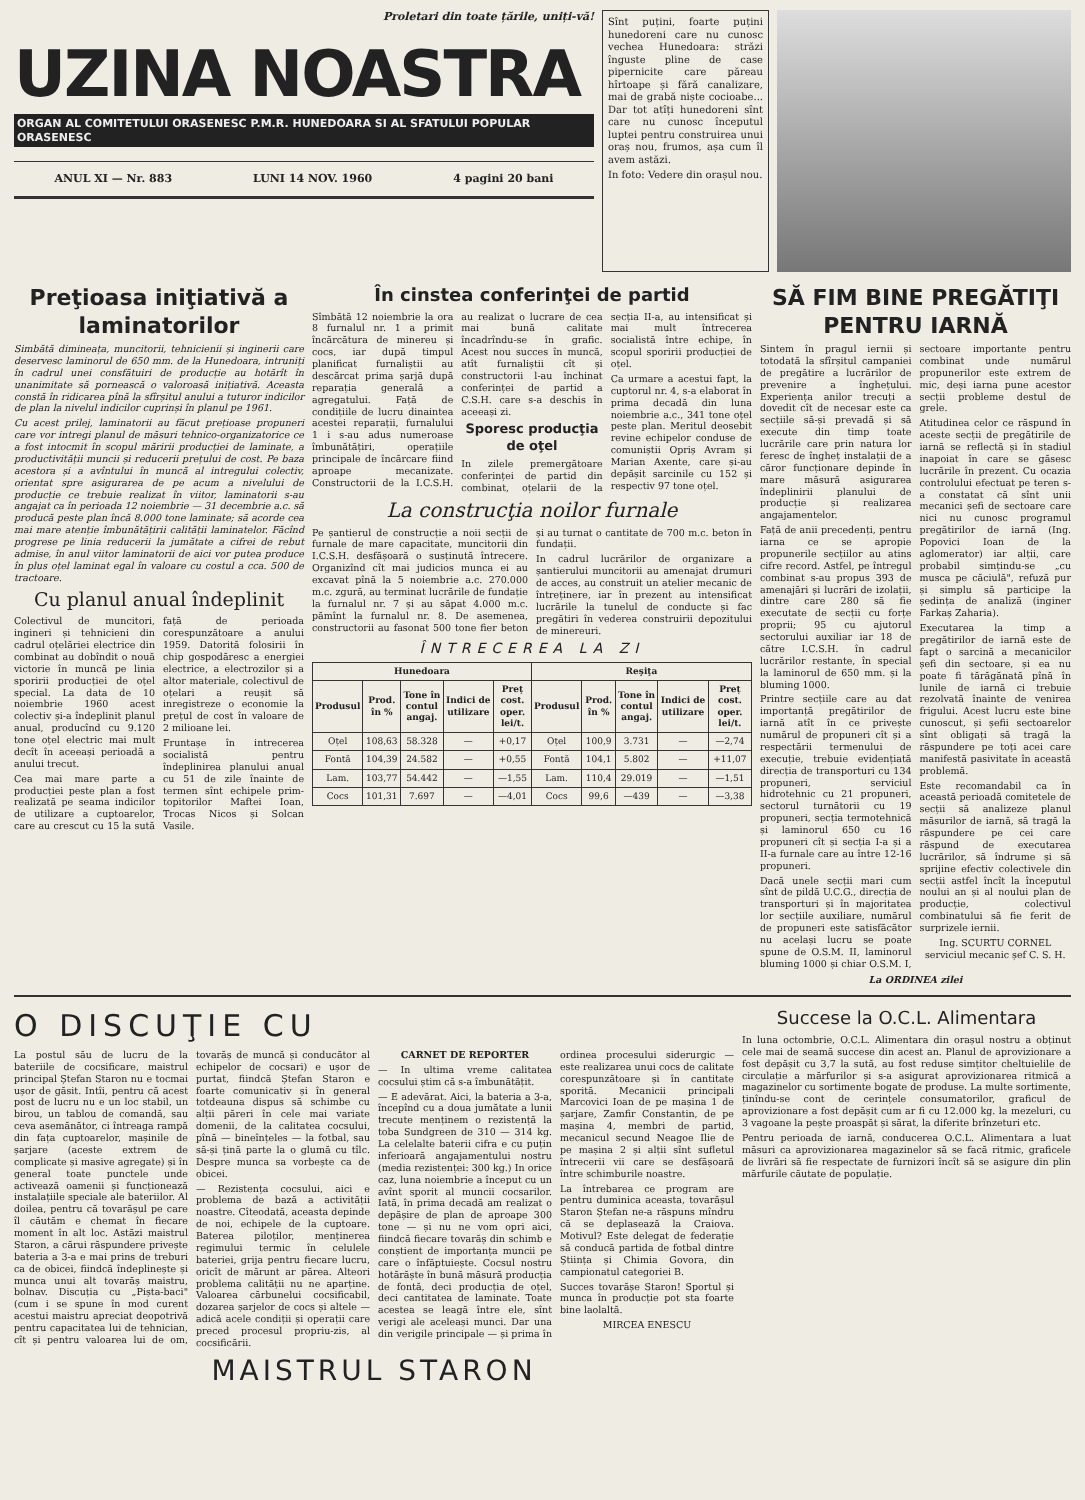Proletari din toate țările, uniți-vă!
UZINA NOASTRA
ORGAN AL COMITETULUI ORASENESC P.M.R. HUNEDOARA SI AL SFATULUI POPULAR ORASENESC
ANUL XI — Nr. 883 LUNI 14 NOV. 1960 4 pagini 20 bani
Sînt puțini, foarte puțini hunedoreni care nu cunosc vechea Hunedoara: străzi înguste pline de case pipernicite care păreau hîrtoape și fără canalizare, mai de grabă niște cocioabe... Dar tot atîți hunedoreni sînt care nu cunosc începutul luptei pentru construirea unui oraș nou, frumos, așa cum îl avem astăzi.
In foto: Vedere din orașul nou.
Preţioasa iniţiativă a laminatorilor
Simbătă dimineața, muncitorii, tehnicienii și inginerii care deservesc laminorul de 650 mm. de la Hunedoara, intruniți în cadrul unei consfătuiri de producție au hotărît în unanimitate să pornească o valoroasă inițiativă. Aceasta constă în ridicarea pînă la sfîrșitul anului a tuturor indicilor de plan la nivelul indicilor cuprinși în planul pe 1961.
Cu acest prilej, laminatorii au făcut prețioase propuneri care vor intregi planul de măsuri tehnico-organizatorice ce a fost intocmit în scopul măririi producției de laminate, a productivității muncii și reducerii prețului de cost. Pe baza acestora și a avîntului în muncă al intregului colectiv, orientat spre asigurarea de pe acum a nivelului de producție ce trebuie realizat în viitor, laminatorii s-au angajat ca în perioada 12 noiembrie — 31 decembrie a.c. să producă peste plan încă 8.000 tone laminate; să acorde cea mai mare atenție îmbunătățirii calității laminatelor. Făcînd progrese pe linia reducerii la jumătate a cifrei de rebut admise, în anul viitor laminatorii de aici vor putea produce în plus oțel laminat egal în valoare cu costul a cca. 500 de tractoare.
Cu planul anual îndeplinit
Colectivul de muncitori, ingineri și tehnicieni din cadrul oțelăriei electrice din combinat au dobîndit o nouă victorie în muncă pe linia sporirii producției de oțel special. La data de 10 noiembrie 1960 acest colectiv și-a îndeplinit planul anual, producînd cu 9.120 tone oțel electric mai mult decît în aceeași perioadă a anului trecut.
Cea mai mare parte a producției peste plan a fost realizată pe seama indicilor de utilizare a cuptoarelor, care au crescut cu 15 la sută față de perioada corespunzătoare a anului 1959. Datorită folosirii în chip gospodăresc a energiei electrice, a electrozilor și a altor materiale, colectivul de oțelari a reușit să inregistreze o economie la prețul de cost în valoare de 2 milioane lei.
Fruntașe în intrecerea socialistă pentru îndeplinirea planului anual cu 51 de zile înainte de termen sînt echipele prim-topitorilor Maftei Ioan, Trocas Nicos și Solcan Vasile.
În cinstea conferinţei de partid
Sîmbătă 12 noiembrie la ora 8 furnalul nr. 1 a primit încărcătura de minereu și cocs, iar după timpul planificat furnaliștii au descărcat prima șarjă după reparația generală a agregatului. Față de condițiile de lucru dinaintea acestei reparații, furnalului 1 i s-au adus numeroase îmbunătățiri, operațiile principale de încărcare fiind aproape mecanizate. Constructorii de la I.C.S.H. au realizat o lucrare de cea mai bună calitate încadrîndu-se în grafic. Acest nou succes în muncă, atît furnaliștii cît și constructorii l-au închinat conferinței de partid a C.S.H. care s-a deschis în aceeași zi.
Sporesc producţia de oţel
In zilele premergătoare conferinței de partid din combinat, oțelarii de la secția II-a, au intensificat și mai mult întrecerea socialistă între echipe, în scopul sporirii producției de oțel.
Ca urmare a acestui fapt, la cuptorul nr. 4, s-a elaborat în prima decadă din luna noiembrie a.c., 341 tone oțel peste plan. Meritul deosebit revine echipelor conduse de comuniștii Opriș Avram și Marian Axente, care și-au depășit sarcinile cu 152 și respectiv 97 tone oțel.
La construcţia noilor furnale
Pe șantierul de construcție a noii secții de furnale de mare capacitate, muncitorii din I.C.S.H. desfășoară o susținută întrecere. Organizînd cît mai judicios munca ei au excavat pînă la 5 noiembrie a.c. 270.000 m.c. zgură, au terminat lucrările de fundație la furnalul nr. 7 și au săpat 4.000 m.c. pămînt la furnalul nr. 8. De asemenea, constructorii au fasonat 500 tone fier beton și au turnat o cantitate de 700 m.c. beton în fundații.
In cadrul lucrărilor de organizare a șantierului muncitorii au amenajat drumuri de acces, au construit un atelier mecanic de întreținere, iar în prezent au intensificat lucrările la tunelul de conducte și fac pregătiri în vederea construirii depozitului de minereuri.
ÎNTRECEREA LA ZI
| Hunedoara | | | | | Reşiţa | | | | |
| --- | --- | --- | --- | --- | --- | --- | --- | --- | --- |
| Produsul | Prod. în % | Tone în contul angaj. | Indici de utilizare | Preț cost. oper. lei/t. | Produsul | Prod. în % | Tone în contul angaj. | Indici de utilizare | Preț cost. oper. lei/t. |
| Oțel | 108,63 | 58.328 | — | +0,17 | Oțel | 100,9 | 3.731 | — | —2,74 |
| Fontă | 104,39 | 24.582 | — | +0,55 | Fontă | 104,1 | 5.802 | — | +11,07 |
| Lam. | 103,77 | 54.442 | — | —1,55 | Lam. | 110,4 | 29.019 | — | —1,51 |
| Cocs | 101,31 | 7.697 | — | —4,01 | Cocs | 99,6 | —439 | — | —3,38 |
SĂ FIM BINE PREGĂTIŢI PENTRU IARNĂ
Sintem în pragul iernii și totodată la sfîrșitul campaniei de pregătire a lucrărilor de prevenire a înghețului. Experiența anilor trecuți a dovedit cît de necesar este ca secțiile să-și prevadă și să execute din timp toate lucrările care prin natura lor feresc de îngheț instalații de a căror funcționare depinde în mare măsură asigurarea îndeplinirii planului de producție și realizarea angajamentelor.
Față de anii precedenți, pentru iarna ce se apropie propunerile secțiilor au atins cifre record. Astfel, pe întregul combinat s-au propus 393 de amenajări și lucrări de izolații, dintre care 280 să fie executate de secții cu forțe proprii; 95 cu ajutorul sectorului auxiliar iar 18 de către I.C.S.H. în cadrul lucrărilor restante, în special la laminorul de 650 mm. și la bluming 1000.
Printre secțiile care au dat importanță pregătirilor de iarnă atît în ce privește numărul de propuneri cît și a respectării termenului de execuție, trebuie evidențiată direcția de transporturi cu 134 propuneri, serviciul hidrotehnic cu 21 propuneri, sectorul turnătorii cu 19 propuneri, secția termotehnică și laminorul 650 cu 16 propuneri cît și secția I-a și a II-a furnale care au între 12-16 propuneri.
Dacă unele secții mari cum sînt de pildă U.C.G., direcția de transporturi și în majoritatea lor secțiile auxiliare, numărul de propuneri este satisfăcător nu același lucru se poate spune de O.S.M. II, laminorul bluming 1000 și chiar O.S.M. I, sectoare importante pentru combinat unde numărul propunerilor este extrem de mic, deși iarna pune acestor secții probleme destul de grele.
Atitudinea celor ce răspund în aceste secții de pregătirile de iarnă se reflectă și în stadiul inapoiat în care se găsesc lucrările în prezent. Cu ocazia controlului efectuat pe teren s-a constatat că sînt unii mecanici șefi de sectoare care nici nu cunosc programul pregătirilor de iarnă (Ing. Popovici Ioan de la aglomerator) iar alții, care probabil simțindu-se „cu musca pe căciulă", refuză pur și simplu să participe la ședința de analiză (inginer Farkaș Zaharia).
Executarea la timp a pregătirilor de iarnă este de fapt o sarcină a mecanicilor șefi din sectoare, și ea nu poate fi tărăgănată pînă în lunile de iarnă ci trebuie rezolvată înainte de venirea frigului. Acest lucru este bine cunoscut, și șefii sectoarelor sînt obligați să tragă la răspundere pe toți acei care manifestă pasivitate în această problemă.
Este recomandabil ca în această perioadă comitetele de secții să analizeze planul măsurilor de iarnă, să tragă la răspundere pe cei care răspund de executarea lucrărilor, să îndrume și să sprijine efectiv colectivele din secții astfel încît la începutul noului an și al noului plan de producție, colectivul combinatului să fie ferit de surprizele iernii.
Ing. SCURTU CORNEL serviciul mecanic șef C. S. H.
La ORDINEA zilei
O DISCUŢIE CU
La postul său de lucru de la bateriile de cocsificare, maistrul principal Ștefan Staron nu e tocmai ușor de găsit. Intîi, pentru că acest post de lucru nu e un loc stabil, un birou, un tablou de comandă, sau ceva asemănător, ci întreaga rampă din fața cuptoarelor, mașinile de șarjare (aceste extrem de complicate și masive agregate) și în general toate punctele unde activează oamenii și funcționează instalațiile speciale ale bateriilor. Al doilea, pentru că tovarășul pe care îl căutăm e chemat în fiecare moment în alt loc. Astăzi maistrul Staron, a cărui răspundere privește bateria a 3-a e mai prins de treburi ca de obicei, fiindcă îndeplinește și munca unui alt tovarăș maistru, bolnav. Discuția cu „Pișta-baci" (cum i se spune în mod curent acestui maistru apreciat deopotrivă pentru capacitatea lui de tehnician, cît și pentru valoarea lui de om, tovarăș de muncă și conducător al echipelor de cocsari) e ușor de purtat, fiindcă Ștefan Staron e foarte comunicativ și în general totdeauna dispus să schimbe cu alții păreri în cele mai variate domenii, de la calitatea cocsului, pînă — bineînțeles — la fotbal, sau să-și țină parte la o glumă cu tîlc. Despre munca sa vorbește ca de obicei.
— Rezistența cocsului, aici e problema de bază a activității noastre. Cîteodată, aceasta depinde de noi, echipele de la cuptoare. Baterea piloților, menținerea regimului termic în celulele bateriei, grija pentru fiecare lucru, oricît de mărunt ar părea. Alteori problema calității nu ne aparține. Valoarea cărbunelui cocsificabil, dozarea șarjelor de cocs și altele — adică acele condiții și operații care preced procesul propriu-zis, al cocsificării.
CARNET DE REPORTER
— In ultima vreme calitatea cocsului știm că s-a îmbunătățit.
— E adevărat. Aici, la bateria a 3-a, începînd cu a doua jumătate a lunii trecute menținem o rezistență la toba Sundgreen de 310 — 314 kg. La celelalte baterii cifra e cu puțin inferioară angajamentului nostru (media rezistenței: 300 kg.) In orice caz, luna noiembrie a început cu un avînt sporit al muncii cocsarilor. Iată, în prima decadă am realizat o depășire de plan de aproape 300 tone — și nu ne vom opri aici, fiindcă fiecare tovarăș din schimb e conștient de importanța muncii pe care o înfăptuiește. Cocsul nostru hotărăște în bună măsură producția de fontă, deci producția de oțel, deci cantitatea de laminate. Toate acestea se leagă între ele, sînt verigi ale aceleași munci. Dar una din verigile principale — și prima în ordinea procesului siderurgic — este realizarea unui cocs de calitate corespunzătoare și în cantitate sporită. Mecanicii principali Marcovici Ioan de pe mașina 1 de șarjare, Zamfir Constantin, de pe mașina 4, membri de partid, mecanicul secund Neagoe Ilie de pe mașina 2 și alții sînt sufletul întrecerii vii care se desfășoară între schimburile noastre.
La întrebarea ce program are pentru duminica aceasta, tovarășul Staron Ștefan ne-a răspuns mîndru că se deplasează la Craiova. Motivul? Este delegat de federație să conducă partida de fotbal dintre Știința și Chimia Govora, din campionatul categoriei B.
Succes tovarășe Staron! Sportul și munca în producție pot sta foarte bine laolaltă.
MIRCEA ENESCU
MAISTRUL STARON
Succese la O.C.L. Alimentara
In luna octombrie, O.C.L. Alimentara din orașul nostru a obținut cele mai de seamă succese din acest an. Planul de aprovizionare a fost depășit cu 3,7 la sută, au fost reduse simțitor cheltuielile de circulație a mărfurilor și s-a asigurat aprovizionarea ritmică a magazinelor cu sortimente bogate de produse. La multe sortimente, ținîndu-se cont de cerințele consumatorilor, graficul de aprovizionare a fost depășit cum ar fi cu 12.000 kg. la mezeluri, cu 3 vagoane la pește proaspăt și sărat, la diferite brînzeturi etc.
Pentru perioada de iarnă, conducerea O.C.L. Alimentara a luat măsuri ca aprovizionarea magazinelor să se facă ritmic, graficele de livrări să fie respectate de furnizori încît să se asigure din plin mărfurile căutate de populație.